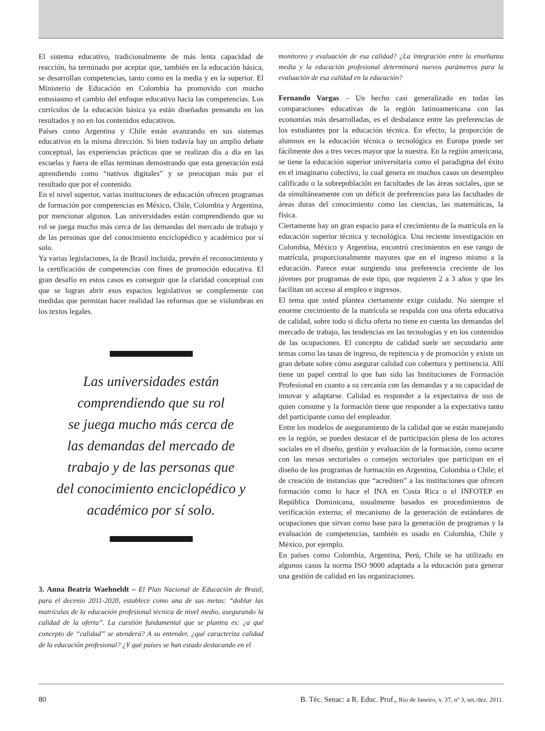El sistema educativo, tradicionalmente de más lenta capacidad de reacción, ha terminado por aceptar que, también en la educación básica, se desarrollan competencias, tanto como en la media y en la superior. El Ministerio de Educación en Colombia ha promovido con mucho entusiasmo el cambio del enfoque educativo hacia las competencias. Los currículos de la educación básica ya están diseñados pensando en los resultados y no en los contenidos educativos.
Países como Argentina y Chile están avanzando en sus sistemas educativos en la misma dirección. Si bien todavía hay un amplio debate conceptual, las experiencias prácticas que se realizan día a día en las escuelas y fuera de ellas terminan demostrando que esta generación está aprendiendo como “nativos digitales” y se preocupan más por el resultado que por el contenido.
En el nivel superior, varias instituciones de educación ofrecen programas de formación por competencias en México, Chile, Colombia y Argentina, por mencionar algunos. Las universidades están comprendiendo que su rol se juega mucho más cerca de las demandas del mercado de trabajo y de las personas que del conocimiento enciclopédico y académico por sí solo.
Ya varias legislaciones, la de Brasil incluida, prevén el reconocimiento y la certificación de competencias con fines de promoción educativa. El gran desafío en estos casos es conseguir que la claridad conceptual con que se logran abrir esos espacios legislativos se complemente con medidas que permitan hacer realidad las reformas que se vislumbran en los textos legales.
Las universidades están
comprendiendo que su rol
se juega mucho más cerca de
las demandas del mercado de
trabajo y de las personas que
del conocimiento enciclopédico y
académico por sí solo.
3. Anna Beatriz Waehneldt – El Plan Nacional de Educación de Brasil, para el decenio 2011-2020, establece como una de sus metas: “doblar las matrículas de la educación profesional técnica de nivel medio, asegurando la calidad de la oferta”. La cuestión fundamental que se plantea es: ¿a qué concepto de “calidad” se atenderá? A su entender, ¿qué caracteriza calidad de la educación profesional? ¿Y qué países se han estado destacando en el
monitoreo y evaluación de esa calidad? ¿La integración entre la enseñanza media y la educación profesional determinará nuevos parámetros para la evaluación de esa calidad en la educación?
Fernando Vargas – Un hecho casi generalizado en todas las comparaciones educativas de la región latinoamericana con las economías más desarrolladas, es el desbalance entre las preferencias de los estudiantes por la educación técnica. En efecto, la proporción de alumnos en la educación técnica o tecnológica en Europa puede ser fácilmente dos a tres veces mayor que la nuestra. En la región americana, se tiene la educación superior universitaria como el paradigma del éxito en el imaginario colectivo, lo cual genera en muchos casos un desempleo calificado o la sobrepoblación en facultades de las áreas sociales, que se da simultáneamente con un déficit de preferencias para las facultades de áreas duras del conocimiento como las ciencias, las matemáticas, la física.
Ciertamente hay un gran espacio para el crecimiento de la matrícula en la educación superior técnica y tecnológica. Una reciente investigación en Colombia, México y Argentina, encontró crecimientos en ese rango de matrícula, proporcionalmente mayores que en el ingreso mismo a la educación. Parece estar surgiendo una preferencia creciente de los jóvenes por programas de este tipo, que requieren 2 a 3 años y que les facilitan un acceso al empleo e ingresos.
El tema que usted plantea ciertamente exige cuidado. No siempre el enorme crecimiento de la matrícula se respalda con una oferta educativa de calidad, sobre todo si dicha oferta no tiene en cuenta las demandas del mercado de trabajo, las tendencias en las tecnologías y en los contenidos de las ocupaciones. El concepto de calidad suele ser secundario ante temas como las tasas de ingreso, de repitencia y de promoción y existe un gran debate sobre cómo asegurar calidad con cobertura y pertinencia. Allí tiene un papel central lo que han sido las Instituciones de Formación Profesional en cuanto a su cercanía con las demandas y a su capacidad de innovar y adaptarse. Calidad es responder a la expectativa de uso de quien consume y la formación tiene que responder a la expectativa tanto del participante como del empleador.
Entre los modelos de aseguramiento de la calidad que se están manejando en la región, se pueden destacar el de participación plena de los actores sociales en el diseño, gestión y evaluación de la formación, como ocurre con las mesas sectoriales o consejos sectoriales que participan en el diseño de los programas de formación en Argentina, Colombia o Chile; el de creación de instancias que “acrediten” a las instituciones que ofrecen formación como lo hace el INA en Costa Rica o el INFOTEP en República Dominicana, usualmente basados en procedimientos de verificación externa; el mecanismo de la generación de estándares de ocupaciones que sirvan como base para la generación de programas y la evaluación de competencias, también es usado en Colombia, Chile y México, por ejemplo.
En países como Colombia, Argentina, Perú, Chile se ha utilizado en algunos casos la norma ISO 9000 adaptada a la educación para generar una gestión de calidad en las organizaciones.
80 B. Téc. Senac: a R. Educ. Prof., Rio de Janeiro, v. 37, nº 3, set./dez. 2011.